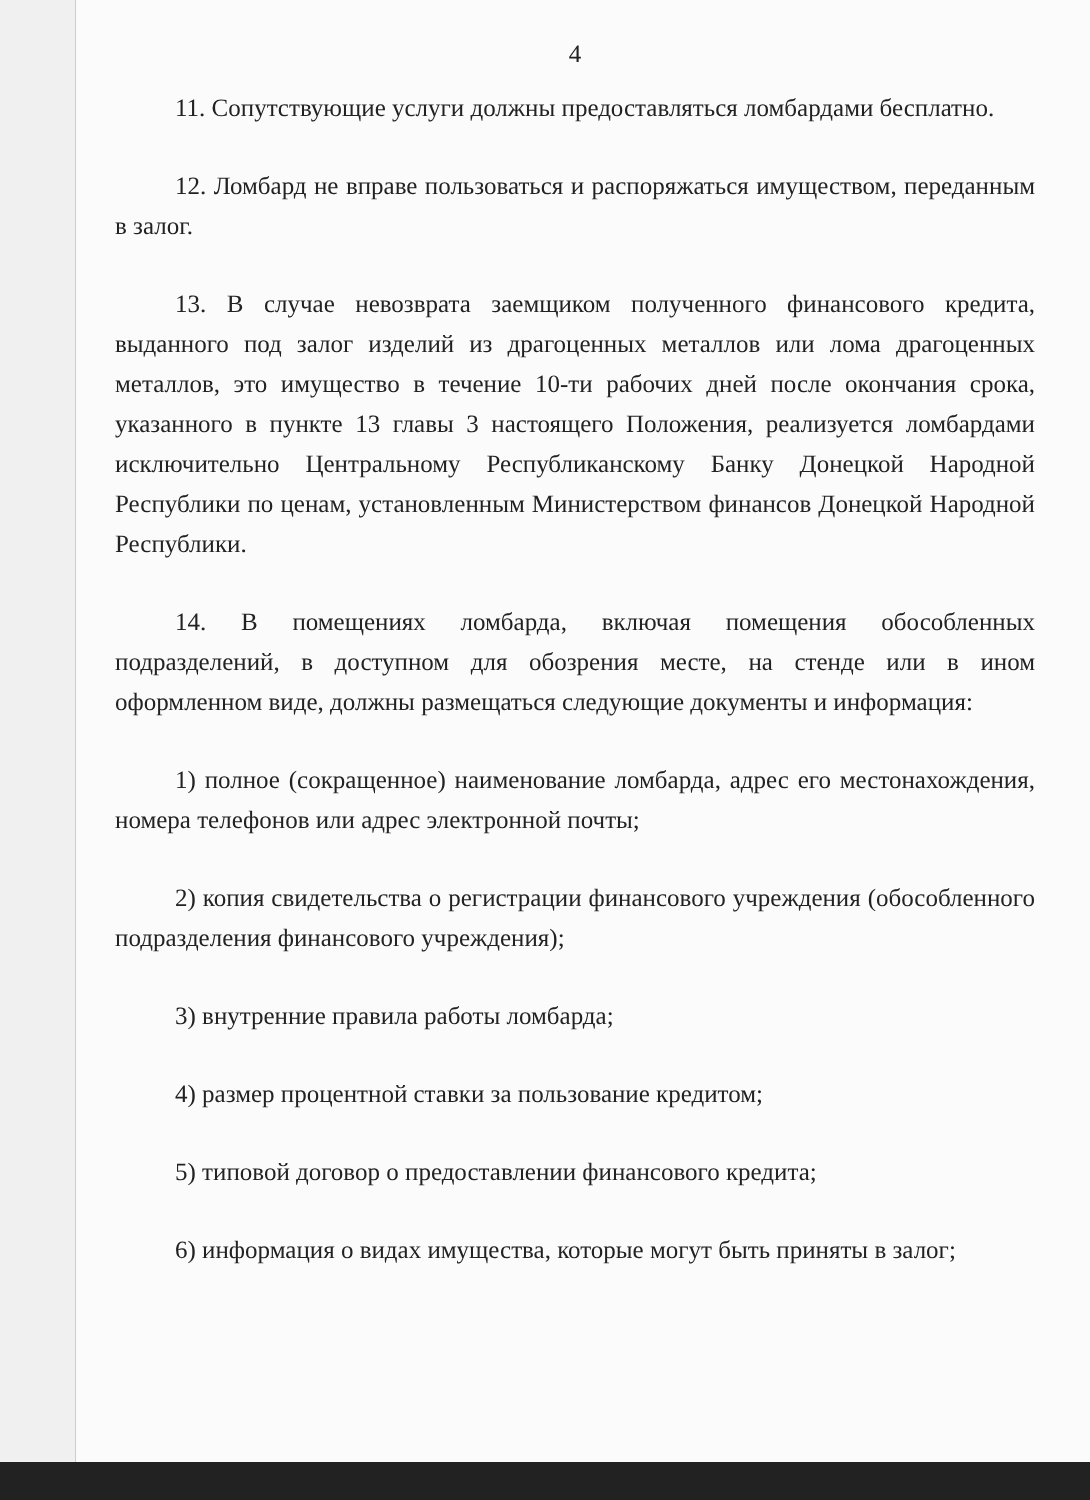4
11. Сопутствующие услуги должны предоставляться ломбардами бесплатно.
12. Ломбард не вправе пользоваться и распоряжаться имуществом, переданным в залог.
13. В случае невозврата заемщиком полученного финансового кредита, выданного под залог изделий из драгоценных металлов или лома драгоценных металлов, это имущество в течение 10-ти рабочих дней после окончания срока, указанного в пункте 13 главы 3 настоящего Положения, реализуется ломбардами исключительно Центральному Республиканскому Банку Донецкой Народной Республики по ценам, установленным Министерством финансов Донецкой Народной Республики.
14. В помещениях ломбарда, включая помещения обособленных подразделений, в доступном для обозрения месте, на стенде или в ином оформленном виде, должны размещаться следующие документы и информация:
1) полное (сокращенное) наименование ломбарда, адрес его местонахождения, номера телефонов или адрес электронной почты;
2) копия свидетельства о регистрации финансового учреждения (обособленного подразделения финансового учреждения);
3) внутренние правила работы ломбарда;
4) размер процентной ставки за пользование кредитом;
5) типовой договор о предоставлении финансового кредита;
6) информация о видах имущества, которые могут быть приняты в залог;